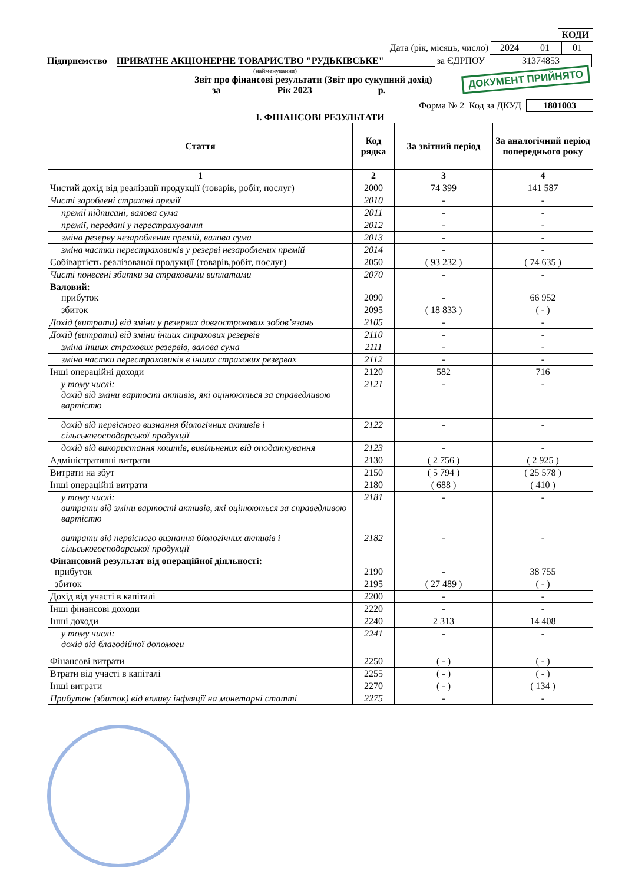| КОДИ |
Дата (рік, місяць, число)
| 2024 | 01 | 01 |
Підприємство ПРИВАТНЕ АКЦІОНЕРНЕ ТОВАРИСТВО "РУДЬКІВСЬКЕ" за ЄДРПОУ
| 31374853 |
(найменування)
ДОКУМЕНТ ПРИЙНЯТО
Звіт про фінансові результати (Звіт про сукупний дохід)
за Рік 2023 р.
Форма № 2 Код за ДКУД
| 1801003 |
І. ФІНАНСОВІ РЕЗУЛЬТАТИ
| Стаття | Код рядка | За звітний період | За аналогічний період попереднього року |
| --- | --- | --- | --- |
| 1 | 2 | 3 | 4 |
| Чистий дохід від реалізації продукції (товарів, робіт, послуг) | 2000 | 74 399 | 141 587 |
| Чисті зароблені страхові премії | 2010 | - | - |
| премії підписані, валова сума | 2011 | - | - |
| премії, передані у перестрахування | 2012 | - | - |
| зміна резерву незароблених премій, валова сума | 2013 | - | - |
| зміна частки перестраховиків у резерві незароблених премій | 2014 | - | - |
| Собівартість реалізованої продукції (товарів,робіт, послуг) | 2050 | ( 93 232 ) | ( 74 635 ) |
| Чисті понесені збитки за страховими виплатами | 2070 | - | - |
| Валовий: прибуток | 2090 | - | 66 952 |
| збиток | 2095 | ( 18 833 ) | ( - ) |
| Дохід (витрати) від зміни у резервах довгострокових зобов’язань | 2105 | - | - |
| Дохід (витрати) від зміни інших страхових резервів | 2110 | - | - |
| зміна інших страхових резервів, валова сума | 2111 | - | - |
| зміна частки перестраховиків в інших страхових резервах | 2112 | - | - |
| Інші операційні доходи | 2120 | 582 | 716 |
| у тому числі: дохід від зміни вартості активів, які оцінюються за справедливою вартістю | 2121 | - | - |
| дохід від первісного визнання біологічних активів і сільськогосподарської продукції | 2122 | - | - |
| дохід від використання коштів, вивільнених від оподаткування | 2123 | - | - |
| Адміністративні витрати | 2130 | ( 2 756 ) | ( 2 925 ) |
| Витрати на збут | 2150 | ( 5 794 ) | ( 25 578 ) |
| Інші операційні витрати | 2180 | ( 688 ) | ( 410 ) |
| у тому числі: витрати від зміни вартості активів, які оцінюються за справедливою вартістю | 2181 | - | - |
| витрати від первісного визнання біологічних активів і сільськогосподарської продукції | 2182 | - | - |
| Фінансовий результат від операційної діяльності: прибуток | 2190 | - | 38 755 |
| збиток | 2195 | ( 27 489 ) | ( - ) |
| Дохід від участі в капіталі | 2200 | - | - |
| Інші фінансові доходи | 2220 | - | - |
| Інші доходи | 2240 | 2 313 | 14 408 |
| у тому числі: дохід від благодійної допомоги | 2241 | - | - |
| Фінансові витрати | 2250 | ( - ) | ( - ) |
| Втрати від участі в капіталі | 2255 | ( - ) | ( - ) |
| Інші витрати | 2270 | ( - ) | ( 134 ) |
| Прибуток (збиток) від впливу інфляції на монетарні статті | 2275 | - | - |